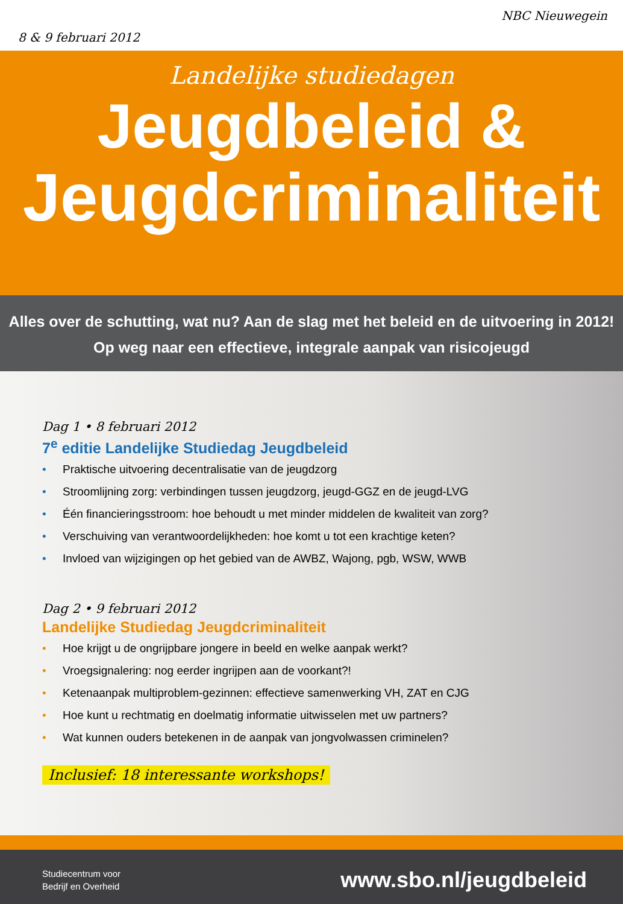8 & 9 februari 2012
NBC Nieuwegein
Landelijke studiedagen
Jeugdbeleid &
Jeugdcriminaliteit
Alles over de schutting, wat nu? Aan de slag met het beleid en de uitvoering in 2012!
Op weg naar een effectieve, integrale aanpak van risicojeugd
Dag 1 • 8 februari 2012
7<sup>e</sup> editie Landelijke Studiedag Jeugdbeleid
• Praktische uitvoering decentralisatie van de jeugdzorg
• Stroomlijning zorg: verbindingen tussen jeugdzorg, jeugd-GGZ en de jeugd-LVG
• Één financieringsstroom: hoe behoudt u met minder middelen de kwaliteit van zorg?
• Verschuiving van verantwoordelijkheden: hoe komt u tot een krachtige keten?
• Invloed van wijzigingen op het gebied van de AWBZ, Wajong, pgb, WSW, WWB
Dag 2 • 9 februari 2012
Landelijke Studiedag Jeugdcriminaliteit
• Hoe krijgt u de ongrijpbare jongere in beeld en welke aanpak werkt?
• Vroegsignalering: nog eerder ingrijpen aan de voorkant?!
• Ketenaanpak multiproblem-gezinnen: effectieve samenwerking VH, ZAT en CJG
• Hoe kunt u rechtmatig en doelmatig informatie uitwisselen met uw partners?
• Wat kunnen ouders betekenen in de aanpak van jongvolwassen criminelen?
Inclusief: 18 interessante workshops!
Studiecentrum voor
Bedrijf en Overheid
www.sbo.nl/jeugdbeleid